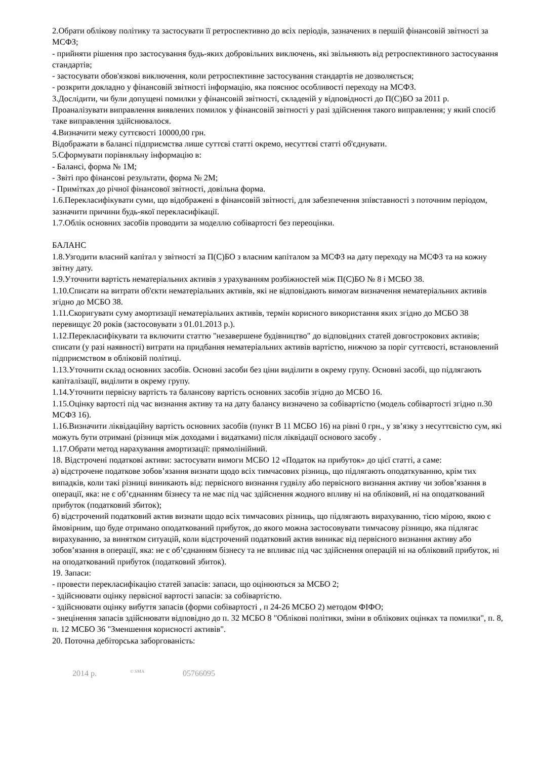2.Обрати облікову політику та застосувати її ретроспективно до всіх періодів, зазначених в першій фінансовій звітності за МСФЗ;
- прийняти рішення про застосування будь-яких добровільних виключень, які звільняють від ретроспективного застосування стандартів;
- застосувати обов'язкові виключення, коли ретроспективне застосування стандартів не дозволяється;
- розкрити докладно у фінансовій звітності інформацію, яка пояснює особливості переходу на МСФЗ.
3.Дослідити, чи були допущені помилки у фінансовій звітності, складеній у відповідності до П(С)БО за 2011 р.
Проаналізувати виправлення виявлених помилок у фінансовій звітності у разі здійснення такого виправлення; у який спосіб таке виправлення здійснювалося.
4.Визначити межу суттєвості 10000,00 грн.
Відображати в балансі підприємства лише суттєві статті окремо, несуттєві статті об'єднувати.
5.Сформувати порівняльну інформацію в:
- Балансі, форма № 1М;
- Звіті про фінансові результати, форма № 2М;
- Примітках до річної фінансової звітності, довільна форма.
1.6.Перекласифікувати суми, що відображені в фінансовій звітності, для забезпечення зпівставності з поточним періодом, зазначити причини будь-якої перекласифікації.
1.7.Облік основних засобів проводити за моделлю собівартості без переоцінки.
БАЛАНС
1.8.Узгодити власний капітал у звітності за П(С)БО з власним капіталом за МСФЗ на дату переходу на МСФЗ та на кожну звітну дату.
1.9.Уточнити вартість нематеріальних активів з урахуванням розбіжностей між П(С)БО № 8 і МСБО 38.
1.10.Списати на витрати об'єкти нематеріальних активів, які не відповідають вимогам визначення нематеріальних активів згідно до МСБО 38.
1.11.Скоригувати суму амортизації нематеріальних активів, термін корисного використання яких згідно до МСБО 38 перевищує 20 років (застосовувати з 01.01.2013 р.).
1.12.Перекласифікувати та включити статтю "незавершене будівництво" до відповідних статей довгострокових активів; списати (у разі наявності) витрати на придбання нематеріальних активів вартістю, нижчою за поріг суттєвості, встановлений підприємством в обліковій політиці.
1.13.Уточнити склад основних засобів. Основні засоби без ціни виділити в окрему групу. Основні засобі, що підлягають капіталізації, виділити в окрему групу.
1.14.Уточнити первісну вартість та балансову вартість основних засобів згідно до МСБО 16.
1.15.Оцінку вартості під час визнання активу та на дату балансу визначено за собівартістю (модель собівартості згідно п.30 МСФЗ 16).
1.16.Визначити ліквідаційну вартість основних засобів (пункт В 11 МСБО 16) на рівні 0 грн., у зв’язку з несуттєвістю сум, які можуть бути отримані (різниця між доходами і видатками) після ліквідації основого засобу .
1.17.Обрати метод нарахування амортизації: прямолінійний.
18. Відстрочені податкові активи: застосувати вимоги МСБО 12 «Податок на прибуток» до цієї статті, а саме:
а) відстрочене податкове зобов’язання визнати щодо всіх тимчасових різниць, що підлягають оподаткуванню, крім тих випадків, коли такі різниці виникають від: первісного визнання гудвілу або первісного визнання активу чи зобов’язання в операції, яка: не є об’єднанням бізнесу та не має під час здійснення жодного впливу ні на обліковий, ні на оподаткований прибуток (податковий збиток);
б) відстрочений податковий актив визнати щодо всіх тимчасових різниць, що підлягають вирахуванню, тією мірою, якою є ймовірним, що буде отримано оподаткований прибуток, до якого можна застосовувати тимчасову різницю, яка підлягає вирахуванню, за винятком ситуацій, коли відстрочений податковий актив виникає від первісного визнання активу або зобов’язання в операції, яка: не є об’єднанням бізнесу та не впливає під час здійснення операцій ні на обліковий прибуток, ні на оподаткований прибуток (податковий збиток).
19. Запаси:
- провести перекласифікацію статей запасів: запаси, що оцінюються за МСБО 2;
- здійснювати оцінку первісної вартості запасів: за собівартістю.
- здійснювати оцінку вибуття запасів (форми собівартості , п 24-26 МСБО 2) методом ФІФО;
- знецінення запасів здійснювати відповідно до п. 32 МСБО 8 "Облікові політики, зміни в облікових оцінках та помилки", п. 8, п. 12 МСБО 36 "Зменшення корисності активів".
20. Поточна дебіторська заборгованість:
2014 р. <sup>© SMA</sup> 05766095